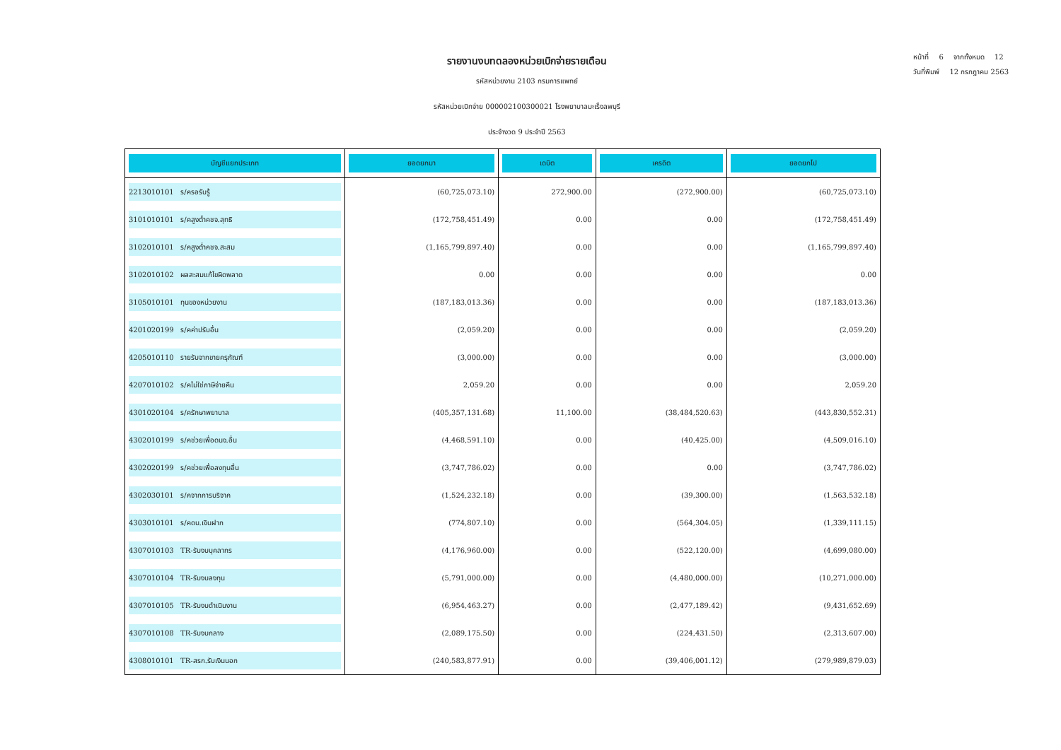หน้าที่ 6 จากทั้งหมด 12
วันที่พิมพ์ 12 กรกฎาคม 2563
รายงานงบทดลองหน่วยเบิกจ่ายรายเดือน
รหัสหน่วยงาน 2103 กรมการแพทย์
รหัสหน่วยเบิกจ่าย 000002100300021 โรงพยาบาลมะเร็งลพบุรี
ประจำงวด 9 ประจำปี 2563
| บัญชีแยกประเภท | ยอดยกมา | เดบิต | เครดิต | ยอดยกไป |
| --- | --- | --- | --- | --- |
| 2213010101 ร/ครอรับรู้ | (60,725,073.10) | 272,900.00 | (272,900.00) | (60,725,073.10) |
| 3101010101 ร/คสูงต่ำคชจ.สุทธิ | (172,758,451.49) | 0.00 | 0.00 | (172,758,451.49) |
| 3102010101 ร/คสูงต่ำคชจ.สะสม | (1,165,799,897.40) | 0.00 | 0.00 | (1,165,799,897.40) |
| 3102010102 ผลสะสมแก้ไขผิดพลาด | 0.00 | 0.00 | 0.00 | 0.00 |
| 3105010101 ทุนของหน่วยงาน | (187,183,013.36) | 0.00 | 0.00 | (187,183,013.36) |
| 4201020199 ร/คค่าปรับอื่น | (2,059.20) | 0.00 | 0.00 | (2,059.20) |
| 4205010110 รายรับจากขายครุภัณฑ์ | (3,000.00) | 0.00 | 0.00 | (3,000.00) |
| 4207010102 ร/คไม่ใช่ภาษีจ่ายคืน | 2,059.20 | 0.00 | 0.00 | 2,059.20 |
| 4301020104 ร/ครักษาพยาบาล | (405,357,131.68) | 11,100.00 | (38,484,520.63) | (443,830,552.31) |
| 4302010199 ร/คช่วยเพื่อดนง.อื่น | (4,468,591.10) | 0.00 | (40,425.00) | (4,509,016.10) |
| 4302020199 ร/คช่วยเพื่อลงทุนอื่น | (3,747,786.02) | 0.00 | 0.00 | (3,747,786.02) |
| 4302030101 ร/คจากการบริจาค | (1,524,232.18) | 0.00 | (39,300.00) | (1,563,532.18) |
| 4303010101 ร/คดบ.เงินฝาก | (774,807.10) | 0.00 | (564,304.05) | (1,339,111.15) |
| 4307010103 TR-รับงบบุคลากร | (4,176,960.00) | 0.00 | (522,120.00) | (4,699,080.00) |
| 4307010104 TR-รับงบลงทุน | (5,791,000.00) | 0.00 | (4,480,000.00) | (10,271,000.00) |
| 4307010105 TR-รับงบดำเนินงาน | (6,954,463.27) | 0.00 | (2,477,189.42) | (9,431,652.69) |
| 4307010108 TR-รับงบกลาง | (2,089,175.50) | 0.00 | (224,431.50) | (2,313,607.00) |
| 4308010101 TR-สรก.รับเงินนอก | (240,583,877.91) | 0.00 | (39,406,001.12) | (279,989,879.03) |